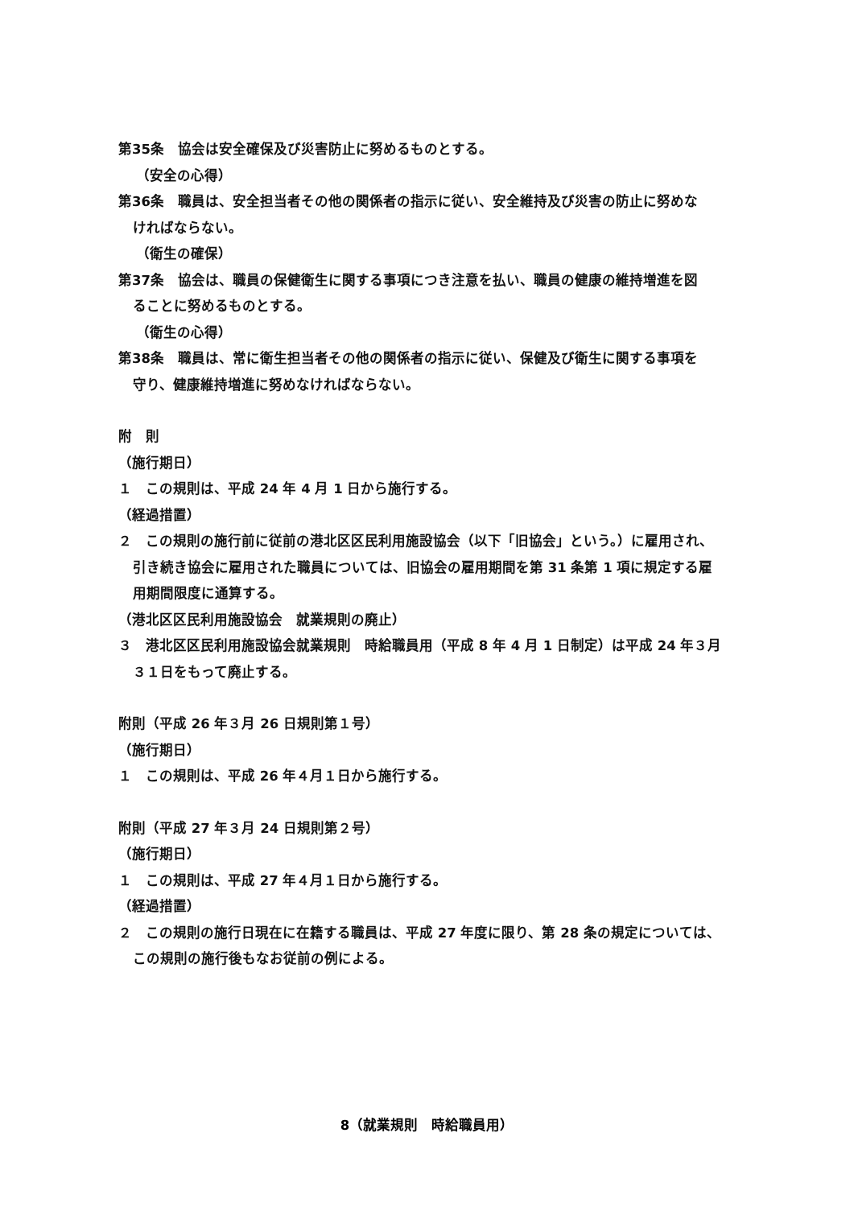第35条　協会は安全確保及び災害防止に努めるものとする。
（安全の心得）
第36条　職員は、安全担当者その他の関係者の指示に従い、安全維持及び災害の防止に努めな
ければならない。
（衛生の確保）
第37条　協会は、職員の保健衛生に関する事項につき注意を払い、職員の健康の維持増進を図
ることに努めるものとする。
（衛生の心得）
第38条　職員は、常に衛生担当者その他の関係者の指示に従い、保健及び衛生に関する事項を
守り、健康維持増進に努めなければならない。
附　則
（施行期日）
１　この規則は、平成 24 年 4 月 1 日から施行する。
（経過措置）
２　この規則の施行前に従前の港北区区民利用施設協会（以下「旧協会」という。）に雇用され、
引き続き協会に雇用された職員については、旧協会の雇用期間を第 31 条第 1 項に規定する雇
用期間限度に通算する。
（港北区区民利用施設協会　就業規則の廃止）
３　港北区区民利用施設協会就業規則　時給職員用（平成 8 年 4 月 1 日制定）は平成 24 年３月
３１日をもって廃止する。
附則（平成 26 年３月 26 日規則第１号）
（施行期日）
１　この規則は、平成 26 年４月１日から施行する。
附則（平成 27 年３月 24 日規則第２号）
（施行期日）
１　この規則は、平成 27 年４月１日から施行する。
（経過措置）
２　この規則の施行日現在に在籍する職員は、平成 27 年度に限り、第 28 条の規定については、
この規則の施行後もなお従前の例による。
8（就業規則　時給職員用）